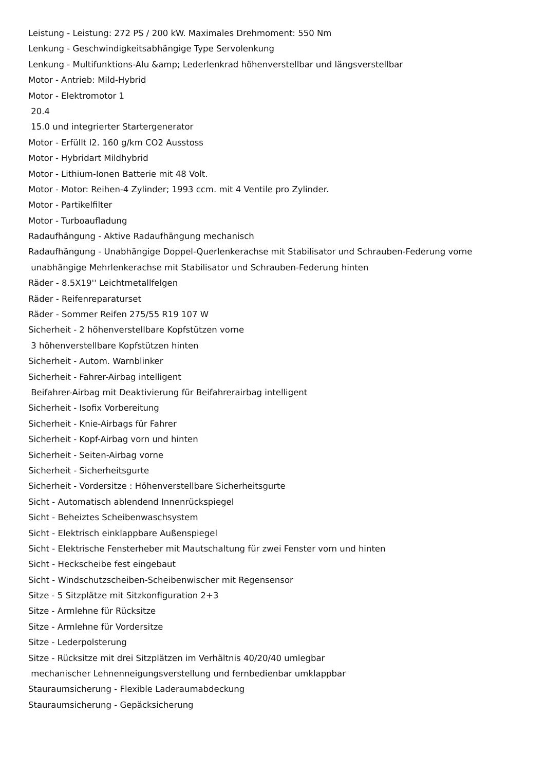Leistung - Leistung: 272 PS / 200 kW. Maximales Drehmoment: 550 Nm
Lenkung - Geschwindigkeitsabhängige Type Servolenkung
Lenkung - Multifunktions-Alu &amp; Lederlenkrad höhenverstellbar und längsverstellbar
Motor - Antrieb: Mild-Hybrid
Motor - Elektromotor 1
20.4
15.0 und integrierter Startergenerator
Motor - Erfüllt I2. 160 g/km CO2 Ausstoss
Motor - Hybridart Mildhybrid
Motor - Lithium-Ionen Batterie mit 48 Volt.
Motor - Motor: Reihen-4 Zylinder; 1993 ccm. mit 4 Ventile pro Zylinder.
Motor - Partikelfilter
Motor - Turboaufladung
Radaufhängung - Aktive Radaufhängung mechanisch
Radaufhängung - Unabhängige Doppel-Querlenkerachse mit Stabilisator und Schrauben-Federung vorne
unabhängige Mehrlenkerachse mit Stabilisator und Schrauben-Federung hinten
Räder - 8.5X19'' Leichtmetallfelgen
Räder - Reifenreparaturset
Räder - Sommer Reifen 275/55 R19 107 W
Sicherheit - 2 höhenverstellbare Kopfstützen vorne
3 höhenverstellbare Kopfstützen hinten
Sicherheit - Autom. Warnblinker
Sicherheit - Fahrer-Airbag intelligent
Beifahrer-Airbag mit Deaktivierung für Beifahrerairbag intelligent
Sicherheit - Isofix Vorbereitung
Sicherheit - Knie-Airbags für Fahrer
Sicherheit - Kopf-Airbag vorn und hinten
Sicherheit - Seiten-Airbag vorne
Sicherheit - Sicherheitsgurte
Sicherheit - Vordersitze : Höhenverstellbare Sicherheitsgurte
Sicht - Automatisch ablendend Innenrückspiegel
Sicht - Beheiztes Scheibenwaschsystem
Sicht - Elektrisch einklappbare Außenspiegel
Sicht - Elektrische Fensterheber mit Mautschaltung für zwei Fenster vorn und hinten
Sicht - Heckscheibe fest eingebaut
Sicht - Windschutzscheiben-Scheibenwischer mit Regensensor
Sitze - 5 Sitzplätze mit Sitzkonfiguration 2+3
Sitze - Armlehne für Rücksitze
Sitze - Armlehne für Vordersitze
Sitze - Lederpolsterung
Sitze - Rücksitze mit drei Sitzplätzen im Verhältnis 40/20/40 umlegbar
mechanischer Lehnenneigungsverstellung und fernbedienbar umklappbar
Stauraumsicherung - Flexible Laderaumabdeckung
Stauraumsicherung - Gepäcksicherung